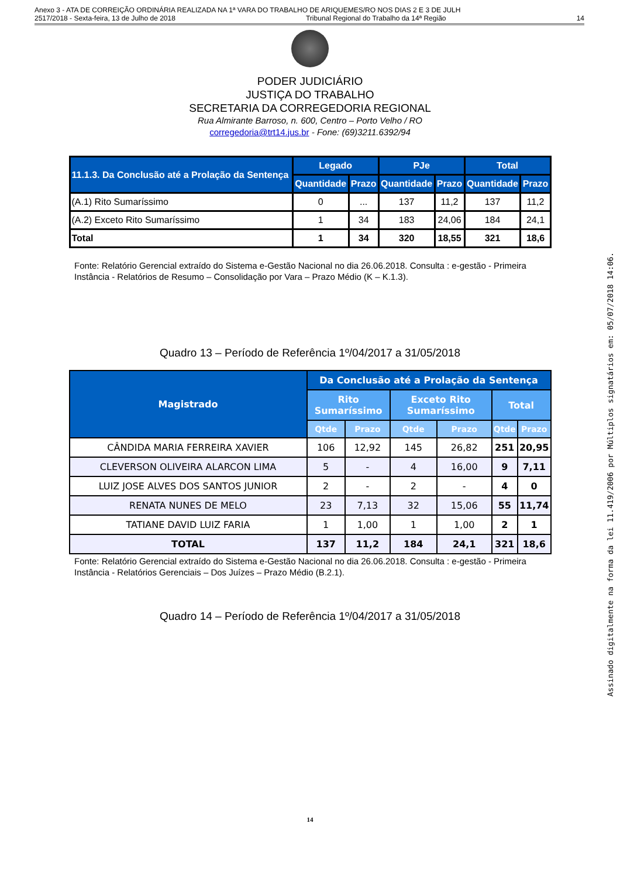Anexo 3 - ATA DE CORREIÇÃO ORDINÁRIA REALIZADA NA 1ª VARA DO TRABALHO DE ARIQUEMES/RO NOS DIAS 2 E 3 DE JULH
2517/2018 - Sexta-feira, 13 de Julho de 2018 Tribunal Regional do Trabalho da 14ª Região 14
PODER JUDICIÁRIO
JUSTIÇA DO TRABALHO
SECRETARIA DA CORREGEDORIA REGIONAL
Rua Almirante Barroso, n. 600, Centro – Porto Velho / RO
corregedoria@trt14.jus.br - Fone: (69)3211.6392/94
| 11.1.3. Da Conclusão até a Prolação da Sentença | Legado | | PJe | | Total | |
| --- | --- | --- | --- | --- | --- | --- |
| | Quantidade | Prazo | Quantidade | Prazo | Quantidade | Prazo |
| (A.1) Rito Sumaríssimo | 0 | ... | 137 | 11,2 | 137 | 11,2 |
| (A.2) Exceto Rito Sumaríssimo | 1 | 34 | 183 | 24,06 | 184 | 24,1 |
| Total | 1 | 34 | 320 | 18,55 | 321 | 18,6 |
Fonte: Relatório Gerencial extraído do Sistema e-Gestão Nacional no dia 26.06.2018. Consulta : e-gestão - Primeira Instância - Relatórios de Resumo – Consolidação por Vara – Prazo Médio (K – K.1.3).
Quadro 13 – Período de Referência 1º/04/2017 a 31/05/2018
| Magistrado | Da Conclusão até a Prolação da Sentença | | | | | |
| --- | --- | --- | --- | --- | --- | --- |
| | Rito Sumaríssimo | | Exceto Rito Sumaríssimo | | Total | |
| | Qtde | Prazo | Qtde | Prazo | Qtde | Prazo |
| CÂNDIDA MARIA FERREIRA XAVIER | 106 | 12,92 | 145 | 26,82 | 251 | 20,95 |
| CLEVERSON OLIVEIRA ALARCON LIMA | 5 | - | 4 | 16,00 | 9 | 7,11 |
| LUIZ JOSE ALVES DOS SANTOS JUNIOR | 2 | - | 2 | - | 4 | 0 |
| RENATA NUNES DE MELO | 23 | 7,13 | 32 | 15,06 | 55 | 11,74 |
| TATIANE DAVID LUIZ FARIA | 1 | 1,00 | 1 | 1,00 | 2 | 1 |
| TOTAL | 137 | 11,2 | 184 | 24,1 | 321 | 18,6 |
Fonte: Relatório Gerencial extraído do Sistema e-Gestão Nacional no dia 26.06.2018. Consulta : e-gestão - Primeira Instância - Relatórios Gerenciais – Dos Juízes – Prazo Médio (B.2.1).
Quadro 14 – Período de Referência 1º/04/2017 a 31/05/2018
14
Assinado digitalmente na forma da lei 11.419/2006 por Múltiplos signatários em: 05/07/2018 14:06.